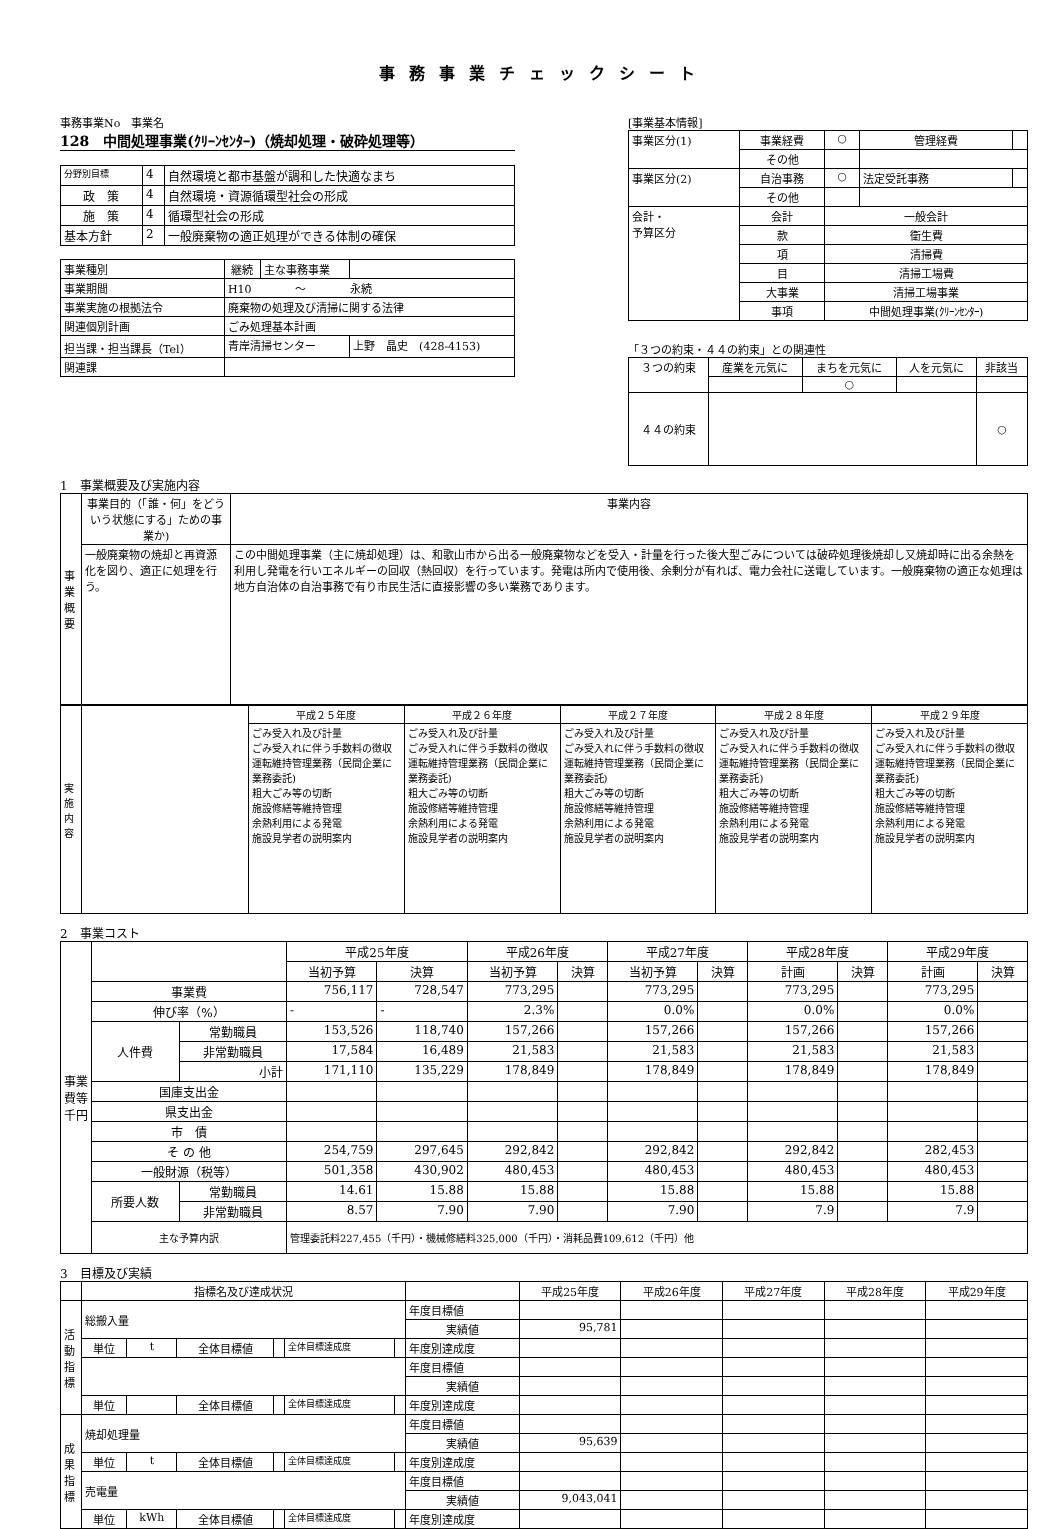事務事業チェックシート
事務事業No　事業名
128　中間処理事業(ｸﾘｰﾝｾﾝﾀｰ)（焼却処理・破砕処理等）
| 分野別目標 | 4 | 自然環境と都市基盤が調和した快適なまち |
| 政 策 | 4 | 自然環境・資源循環型社会の形成 |
| 施 策 | 4 | 循環型社会の形成 |
| 基本方針 | 2 | 一般廃棄物の適正処理ができる体制の確保 |
| 事業種別 | 継続 | 主な事務事業 | |
| 事業期間 | H10 ～ 永続 | | |
| 事業実施の根拠法令 | 廃棄物の処理及び清掃に関する法律 | | |
| 関連個別計画 | ごみ処理基本計画 | | |
| 担当課・担当課長（Tel） | 青岸清掃センター | | 上野 晶史 (428-4153) |
| 関連課 | | | |
[事業基本情報]
| 事業区分(1) | 事業経費 | ○ | 管理経費 | |
| | その他 | | | |
| 事業区分(2) | 自治事務 | ○ | 法定受託事務 | |
| | その他 | | | |
| 会計・ 予算区分 | 会計 | 一般会計 | | |
| | 款 | 衛生費 | | |
| | 項 | 清掃費 | | |
| | 目 | 清掃工場費 | | |
| | 大事業 | 清掃工場事業 | | |
| | 事項 | 中間処理事業(ｸﾘｰﾝｾﾝﾀｰ) | | |
「３つの約束・４４の約束」との関連性
| ３つの約束 | 産業を元気に | まちを元気に | 人を元気に | 非該当 |
| | | ○ | | |
| ４４の約束 | | | | ○ |
1　事業概要及び実施内容
| 事業概要 | 事業目的（「誰・何」をどういう状態にする」ための事業か) | 事業内容 |
| | 一般廃棄物の焼却と再資源化を図り、適正に処理を行う。 | この中間処理事業（主に焼却処理）は、和歌山市から出る一般廃棄物などを受入・計量を行った後大型ごみについては破砕処理後焼却し又焼却時に出る余熱を利用し発電を行いエネルギーの回収（熱回収）を行っています。発電は所内で使用後、余剰分が有れば、電力会社に送電しています。一般廃棄物の適正な処理は地方自治体の自治事務で有り市民生活に直接影響の多い業務であります。 |
| 実施内容 | | 平成２５年度 | 平成２６年度 | 平成２７年度 | 平成２８年度 | 平成２９年度 |
| | | ごみ受入れ及び計量 ごみ受入れに伴う手数料の徴収 運転維持管理業務（民間企業に業務委託) 粗大ごみ等の切断 施設修繕等維持管理 余熱利用による発電 施設見学者の説明案内 | ごみ受入れ及び計量 ごみ受入れに伴う手数料の徴収 運転維持管理業務（民間企業に業務委託) 粗大ごみ等の切断 施設修繕等維持管理 余熱利用による発電 施設見学者の説明案内 | ごみ受入れ及び計量 ごみ受入れに伴う手数料の徴収 運転維持管理業務（民間企業に業務委託) 粗大ごみ等の切断 施設修繕等維持管理 余熱利用による発電 施設見学者の説明案内 | ごみ受入れ及び計量 ごみ受入れに伴う手数料の徴収 運転維持管理業務（民間企業に業務委託) 粗大ごみ等の切断 施設修繕等維持管理 余熱利用による発電 施設見学者の説明案内 | ごみ受入れ及び計量 ごみ受入れに伴う手数料の徴収 運転維持管理業務（民間企業に業務委託) 粗大ごみ等の切断 施設修繕等維持管理 余熱利用による発電 施設見学者の説明案内 |
2　事業コスト
| 事業費等 千円 | | | 平成25年度 | | 平成26年度 | | 平成27年度 | | 平成28年度 | | 平成29年度 | |
| | | | 当初予算 | 決算 | 当初予算 | 決算 | 当初予算 | 決算 | 計画 | 決算 | 計画 | 決算 |
| | 事業費 | | 756,117 | 728,547 | 773,295 | | 773,295 | | 773,295 | | 773,295 | |
| | 伸び率（%） | | - | - | 2.3% | | 0.0% | | 0.0% | | 0.0% | |
| | 人件費 | 常勤職員 | 153,526 | 118,740 | 157,266 | | 157,266 | | 157,266 | | 157,266 | |
| | | 非常勤職員 | 17,584 | 16,489 | 21,583 | | 21,583 | | 21,583 | | 21,583 | |
| | | 小計 | 171,110 | 135,229 | 178,849 | | 178,849 | | 178,849 | | 178,849 | |
| | 国庫支出金 | | | | | | | | | | | |
| | 県支出金 | | | | | | | | | | | |
| | 市 債 | | | | | | | | | | | |
| | そ の 他 | | 254,759 | 297,645 | 292,842 | | 292,842 | | 292,842 | | 282,453 | |
| | 一般財源（税等） | | 501,358 | 430,902 | 480,453 | | 480,453 | | 480,453 | | 480,453 | |
| | 所要人数 | 常勤職員 | 14.61 | 15.88 | 15.88 | | 15.88 | | 15.88 | | 15.88 | |
| | | 非常勤職員 | 8.57 | 7.90 | 7.90 | | 7.90 | | 7.9 | | 7.9 | |
| | 主な予算内訳 | | 管理委託料227,455（千円）・機械修繕料325,000（千円）・消耗品費109,612（千円）他 | | | | | | | | | |
3　目標及び実績
| | 指標名及び達成状況 | | | | | | | 平成25年度 | 平成26年度 | 平成27年度 | 平成28年度 | 平成29年度 |
| 活動指標 | 総搬入量 | | | | | | 年度目標値 | | | | | |
| | | | | | | | 実績値 | 95,781 | | | | |
| | 単位 | t | 全体目標値 | | 全体目標達成度 | | 年度別達成度 | | | | | |
| | | | | | | | 年度目標値 | | | | | |
| | | | | | | | 実績値 | | | | | |
| | 単位 | | 全体目標値 | | 全体目標達成度 | | 年度別達成度 | | | | | |
| 成果指標 | 焼却処理量 | | | | | | 年度目標値 | | | | | |
| | | | | | | | 実績値 | 95,639 | | | | |
| | 単位 | t | 全体目標値 | | 全体目標達成度 | | 年度別達成度 | | | | | |
| | 売電量 | | | | | | 年度目標値 | | | | | |
| | | | | | | | 実績値 | 9,043,041 | | | | |
| | 単位 | kWh | 全体目標値 | | 全体目標達成度 | | 年度別達成度 | | | | | |